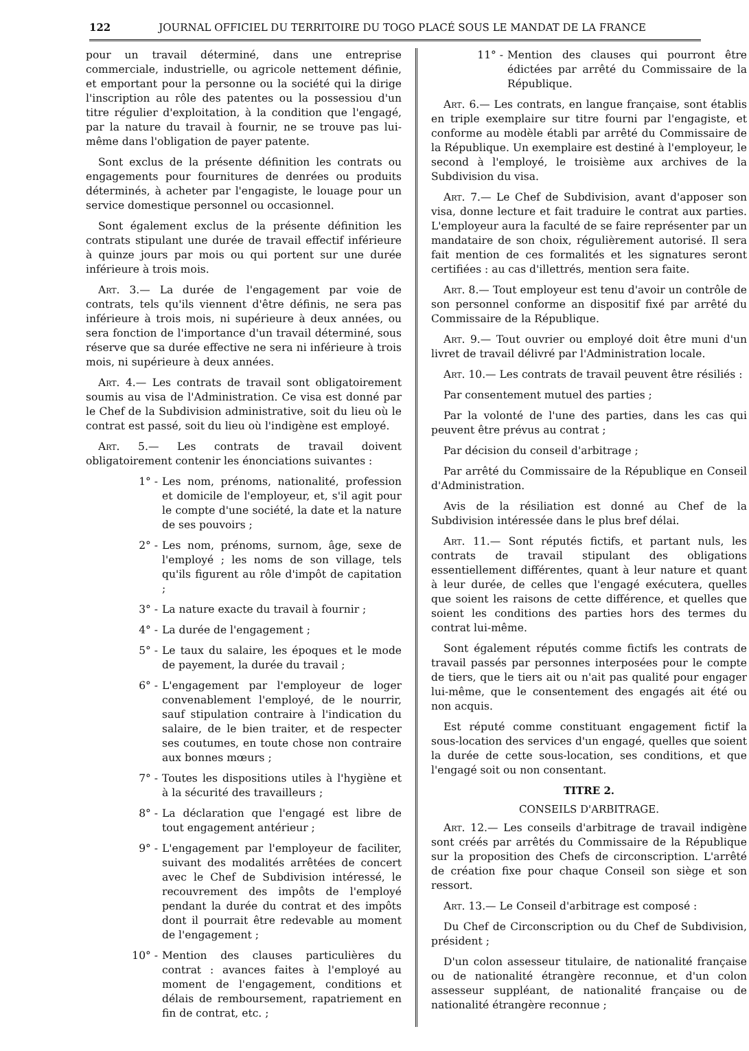122 JOURNAL OFFICIEL DU TERRITOIRE DU TOGO PLACÉ SOUS LE MANDAT DE LA FRANCE
pour un travail déterminé, dans une entreprise commerciale, industrielle, ou agricole nettement définie, et emportant pour la personne ou la société qui la dirige l'inscription au rôle des patentes ou la possessiou d'un titre régulier d'exploitation, à la condition que l'engagé, par la nature du travail à fournir, ne se trouve pas lui-même dans l'obligation de payer patente.
Sont exclus de la présente définition les contrats ou engagements pour fournitures de denrées ou produits déterminés, à acheter par l'engagiste, le louage pour un service domestique personnel ou occasionnel.
Sont également exclus de la présente définition les contrats stipulant une durée de travail effectif inférieure à quinze jours par mois ou qui portent sur une durée inférieure à trois mois.
Art. 3.— La durée de l'engagement par voie de contrats, tels qu'ils viennent d'être définis, ne sera pas inférieure à trois mois, ni supérieure à deux années, ou sera fonction de l'importance d'un travail déterminé, sous réserve que sa durée effective ne sera ni inférieure à trois mois, ni supérieure à deux années.
Art. 4.— Les contrats de travail sont obligatoirement soumis au visa de l'Administration. Ce visa est donné par le Chef de la Subdivision administrative, soit du lieu où le contrat est passé, soit du lieu où l'indigène est employé.
Art. 5.— Les contrats de travail doivent obligatoirement contenir les énonciations suivantes :
1° - Les nom, prénoms, nationalité, profession et domicile de l'employeur, et, s'il agit pour le compte d'une société, la date et la nature de ses pouvoirs ;
2° - Les nom, prénoms, surnom, âge, sexe de l'employé ; les noms de son village, tels qu'ils figurent au rôle d'impôt de capitation ;
3° - La nature exacte du travail à fournir ;
4° - La durée de l'engagement ;
5° - Le taux du salaire, les époques et le mode de payement, la durée du travail ;
6° - L'engagement par l'employeur de loger convenablement l'employé, de le nourrir, sauf stipulation contraire à l'indication du salaire, de le bien traiter, et de respecter ses coutumes, en toute chose non contraire aux bonnes mœurs ;
7° - Toutes les dispositions utiles à l'hygiène et à la sécurité des travailleurs ;
8° - La déclaration que l'engagé est libre de tout engagement antérieur ;
9° - L'engagement par l'employeur de faciliter, suivant des modalités arrêtées de concert avec le Chef de Subdivision intéressé, le recouvrement des impôts de l'employé pendant la durée du contrat et des impôts dont il pourrait être redevable au moment de l'engagement ;
10° - Mention des clauses particulières du contrat : avances faites à l'employé au moment de l'engagement, conditions et délais de remboursement, rapatriement en fin de contrat, etc. ;
11° - Mention des clauses qui pourront être édictées par arrêté du Commissaire de la République.
Art. 6.— Les contrats, en langue française, sont établis en triple exemplaire sur titre fourni par l'engagiste, et conforme au modèle établi par arrêté du Commissaire de la République. Un exemplaire est destiné à l'employeur, le second à l'employé, le troisième aux archives de la Subdivision du visa.
Art. 7.— Le Chef de Subdivision, avant d'apposer son visa, donne lecture et fait traduire le contrat aux parties. L'employeur aura la faculté de se faire représenter par un mandataire de son choix, régulièrement autorisé. Il sera fait mention de ces formalités et les signatures seront certifiées : au cas d'illettrés, mention sera faite.
Art. 8.— Tout employeur est tenu d'avoir un contrôle de son personnel conforme an dispositif fixé par arrêté du Commissaire de la République.
Art. 9.— Tout ouvrier ou employé doit être muni d'un livret de travail délivré par l'Administration locale.
Art. 10.— Les contrats de travail peuvent être résiliés :
Par consentement mutuel des parties ;
Par la volonté de l'une des parties, dans les cas qui peuvent être prévus au contrat ;
Par décision du conseil d'arbitrage ;
Par arrêté du Commissaire de la République en Conseil d'Administration.
Avis de la résiliation est donné au Chef de la Subdivision intéressée dans le plus bref délai.
Art. 11.— Sont réputés fictifs, et partant nuls, les contrats de travail stipulant des obligations essentiellement différentes, quant à leur nature et quant à leur durée, de celles que l'engagé exécutera, quelles que soient les raisons de cette différence, et quelles que soient les conditions des parties hors des termes du contrat lui-même.
Sont également réputés comme fictifs les contrats de travail passés par personnes interposées pour le compte de tiers, que le tiers ait ou n'ait pas qualité pour engager lui-même, que le consentement des engagés ait été ou non acquis.
Est réputé comme constituant engagement fictif la sous-location des services d'un engagé, quelles que soient la durée de cette sous-location, ses conditions, et que l'engagé soit ou non consentant.
TITRE 2.
CONSEILS D'ARBITRAGE.
Art. 12.— Les conseils d'arbitrage de travail indigène sont créés par arrêtés du Commissaire de la République sur la proposition des Chefs de circonscription. L'arrêté de création fixe pour chaque Conseil son siège et son ressort.
Art. 13.— Le Conseil d'arbitrage est composé :
Du Chef de Circonscription ou du Chef de Subdivision, président ;
D'un colon assesseur titulaire, de nationalité française ou de nationalité étrangère reconnue, et d'un colon assesseur suppléant, de nationalité française ou de nationalité étrangère reconnue ;